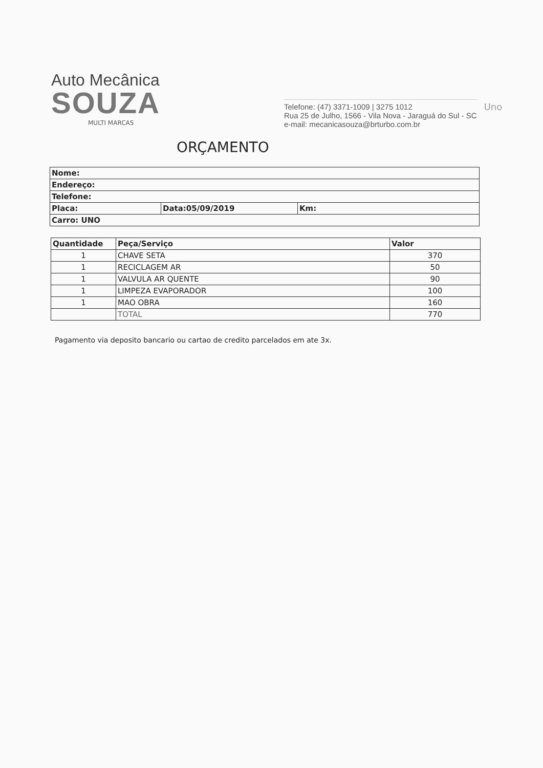Auto Mecânica
SOUZA
MULTI MARCAS
Telefone: (47) 3371-1009 | 3275 1012
Rua 25 de Julho, 1566 - Vila Nova - Jaraguá do Sul - SC
e-mail: mecanicasouza@brturbo.com.br
Uno
ORÇAMENTO
| Nome: | | |
| Endereço: | | |
| Telefone: | | |
| Placa: | Data:05/09/2019 | Km: |
| Carro: UNO | | |
| Quantidade | Peça/Serviço | Valor |
| --- | --- | --- |
| 1 | CHAVE SETA | 370 |
| 1 | RECICLAGEM AR | 50 |
| 1 | VALVULA AR QUENTE | 90 |
| 1 | LIMPEZA EVAPORADOR | 100 |
| 1 | MAO OBRA | 160 |
| | TOTAL | 770 |
Pagamento via deposito bancario ou cartao de credito parcelados em ate 3x.